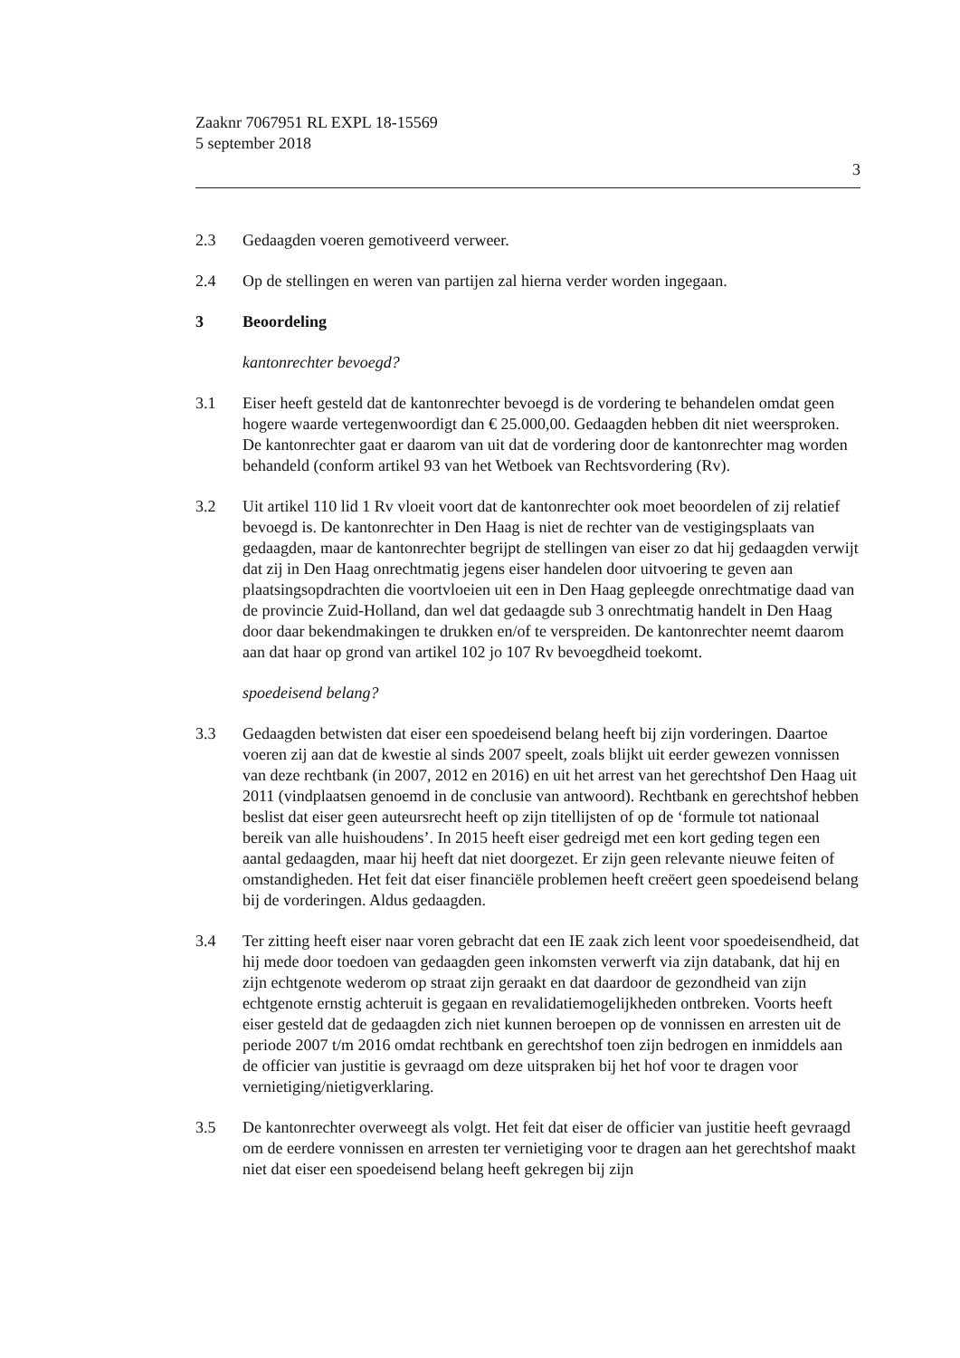Zaaknr 7067951 RL EXPL 18-15569
5 september 2018
3
2.3 Gedaagden voeren gemotiveerd verweer.
2.4 Op de stellingen en weren van partijen zal hierna verder worden ingegaan.
3 Beoordeling
kantonrechter bevoegd?
3.1 Eiser heeft gesteld dat de kantonrechter bevoegd is de vordering te behandelen omdat geen hogere waarde vertegenwoordigt dan € 25.000,00. Gedaagden hebben dit niet weersproken. De kantonrechter gaat er daarom van uit dat de vordering door de kantonrechter mag worden behandeld (conform artikel 93 van het Wetboek van Rechtsvordering (Rv).
3.2 Uit artikel 110 lid 1 Rv vloeit voort dat de kantonrechter ook moet beoordelen of zij relatief bevoegd is. De kantonrechter in Den Haag is niet de rechter van de vestigingsplaats van gedaagden, maar de kantonrechter begrijpt de stellingen van eiser zo dat hij gedaagden verwijt dat zij in Den Haag onrechtmatig jegens eiser handelen door uitvoering te geven aan plaatsingsopdrachten die voortvloeien uit een in Den Haag gepleegde onrechtmatige daad van de provincie Zuid-Holland, dan wel dat gedaagde sub 3 onrechtmatig handelt in Den Haag door daar bekendmakingen te drukken en/of te verspreiden. De kantonrechter neemt daarom aan dat haar op grond van artikel 102 jo 107 Rv bevoegdheid toekomt.
spoedeisend belang?
3.3 Gedaagden betwisten dat eiser een spoedeisend belang heeft bij zijn vorderingen. Daartoe voeren zij aan dat de kwestie al sinds 2007 speelt, zoals blijkt uit eerder gewezen vonnissen van deze rechtbank (in 2007, 2012 en 2016) en uit het arrest van het gerechtshof Den Haag uit 2011 (vindplaatsen genoemd in de conclusie van antwoord). Rechtbank en gerechtshof hebben beslist dat eiser geen auteursrecht heeft op zijn titellijsten of op de ‘formule tot nationaal bereik van alle huishoudens’. In 2015 heeft eiser gedreigd met een kort geding tegen een aantal gedaagden, maar hij heeft dat niet doorgezet. Er zijn geen relevante nieuwe feiten of omstandigheden. Het feit dat eiser financiële problemen heeft creëert geen spoedeisend belang bij de vorderingen. Aldus gedaagden.
3.4 Ter zitting heeft eiser naar voren gebracht dat een IE zaak zich leent voor spoedeisendheid, dat hij mede door toedoen van gedaagden geen inkomsten verwerft via zijn databank, dat hij en zijn echtgenote wederom op straat zijn geraakt en dat daardoor de gezondheid van zijn echtgenote ernstig achteruit is gegaan en revalidatiemogelijkheden ontbreken. Voorts heeft eiser gesteld dat de gedaagden zich niet kunnen beroepen op de vonnissen en arresten uit de periode 2007 t/m 2016 omdat rechtbank en gerechtshof toen zijn bedrogen en inmiddels aan de officier van justitie is gevraagd om deze uitspraken bij het hof voor te dragen voor vernietiging/nietigverklaring.
3.5 De kantonrechter overweegt als volgt. Het feit dat eiser de officier van justitie heeft gevraagd om de eerdere vonnissen en arresten ter vernietiging voor te dragen aan het gerechtshof maakt niet dat eiser een spoedeisend belang heeft gekregen bij zijn